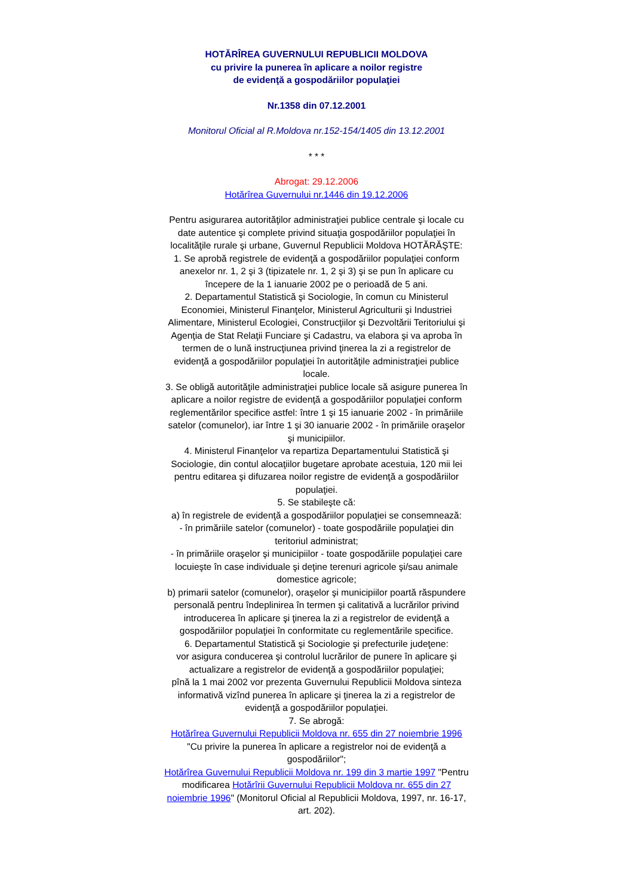HOTĂRÎREA GUVERNULUI REPUBLICII MOLDOVA
cu privire la punerea în aplicare a noilor registre
de evidenţă a gospodăriilor populaţiei
Nr.1358 din 07.12.2001
Monitorul Oficial al R.Moldova nr.152-154/1405 din 13.12.2001
* * *
Abrogat: 29.12.2006
Hotărîrea Guvernului nr.1446 din 19.12.2006
Pentru asigurarea autorităţilor administraţiei publice centrale şi locale cu date autentice şi complete privind situaţia gospodăriilor populaţiei în localităţile rurale şi urbane, Guvernul Republicii Moldova HOTĂRĂŞTE:
1. Se aprobă registrele de evidenţă a gospodăriilor populaţiei conform anexelor nr. 1, 2 şi 3 (tipizatele nr. 1, 2 şi 3) şi se pun în aplicare cu începere de la 1 ianuarie 2002 pe o perioadă de 5 ani.
2. Departamentul Statistică şi Sociologie, în comun cu Ministerul Economiei, Ministerul Finanţelor, Ministerul Agriculturii şi Industriei Alimentare, Ministerul Ecologiei, Construcţiilor şi Dezvoltării Teritoriului şi Agenţia de Stat Relaţii Funciare şi Cadastru, va elabora şi va aproba în termen de o lună instrucţiunea privind ţinerea la zi a registrelor de evidenţă a gospodăriilor populaţiei în autorităţile administraţiei publice locale.
3. Se obligă autorităţile administraţiei publice locale să asigure punerea în aplicare a noilor registre de evidenţă a gospodăriilor populaţiei conform reglementărilor specifice astfel: între 1 şi 15 ianuarie 2002 - în primăriile satelor (comunelor), iar între 1 şi 30 ianuarie 2002 - în primăriile oraşelor şi municipiilor.
4. Ministerul Finanţelor va repartiza Departamentului Statistică şi Sociologie, din contul alocaţiilor bugetare aprobate acestuia, 120 mii lei pentru editarea şi difuzarea noilor registre de evidenţă a gospodăriilor populaţiei.
5. Se stabileşte că:
a) în registrele de evidenţă a gospodăriilor populaţiei se consemnează:
- în primăriile satelor (comunelor) - toate gospodăriile populaţiei din teritoriul administrat;
- în primăriile oraşelor şi municipiilor - toate gospodăriile populaţiei care locuieşte în case individuale şi deţine terenuri agricole şi/sau animale domestice agricole;
b) primarii satelor (comunelor), oraşelor şi municipiilor poartă răspundere personală pentru îndeplinirea în termen şi calitativă a lucrărilor privind introducerea în aplicare şi ţinerea la zi a registrelor de evidenţă a gospodăriilor populaţiei în conformitate cu reglementările specifice.
6. Departamentul Statistică şi Sociologie şi prefecturile judeţene:
vor asigura conducerea şi controlul lucrărilor de punere în aplicare şi actualizare a registrelor de evidenţă a gospodăriilor populaţiei;
pînă la 1 mai 2002 vor prezenta Guvernului Republicii Moldova sinteza informativă vizînd punerea în aplicare şi ţinerea la zi a registrelor de evidenţă a gospodăriilor populaţiei.
7. Se abrogă:
Hotărîrea Guvernului Republicii Moldova nr. 655 din 27 noiembrie 1996 "Cu privire la punerea în aplicare a registrelor noi de evidenţă a gospodăriilor";
Hotărîrea Guvernului Republicii Moldova nr. 199 din 3 martie 1997 "Pentru modificarea Hotărîrii Guvernului Republicii Moldova nr. 655 din 27 noiembrie 1996" (Monitorul Oficial al Republicii Moldova, 1997, nr. 16-17, art. 202).